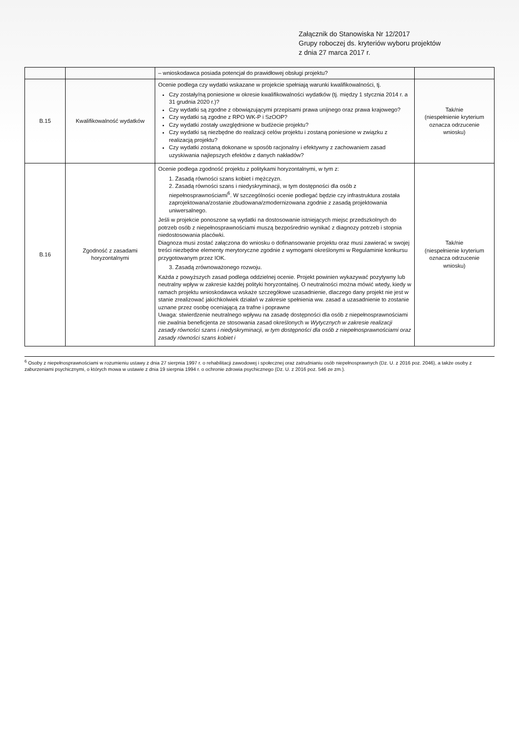Załącznik do Stanowiska Nr 12/2017
Grupy roboczej ds. kryteriów wyboru projektów
z dnia 27 marca 2017 r.
| | | – wnioskodawca posiada potencjał do prawidłowej obsługi projektu? | |
| B.15 | Kwalifikowalność wydatków | Ocenie podlega czy wydatki wskazane w projekcie spełniają warunki kwalifikowalności, tj. Czy zostały/ną poniesione w okresie kwalifikowalności wydatków (tj. między 1 stycznia 2014 r. a 31 grudnia 2020 r.)? Czy wydatki są zgodne z obowiązującymi przepisami prawa unijnego oraz prawa krajowego? Czy wydatki są zgodne z RPO WK-P i SzOOP? Czy wydatki zostały uwzględnione w budżecie projektu? Czy wydatki są niezbędne do realizacji celów projektu i zostaną poniesione w związku z realizacją projektu? Czy wydatki zostaną dokonane w sposób racjonalny i efektywny z zachowaniem zasad uzyskiwania najlepszych efektów z danych nakładów? | Tak/nie (niespełnienie kryterium oznacza odrzucenie wniosku) |
| B.16 | Zgodność z zasadami horyzontalnymi | Ocenie podlega zgodność projektu z politykami horyzontalnymi, w tym z: 1. Zasadą równości szans kobiet i mężczyzn. 2. Zasadą równości szans i niedyskryminacji, w tym dostępności dla osób z niepełnosprawnościami<sup>6</sup>. W szczególności ocenie podlegać będzie czy infrastruktura została zaprojektowana/zostanie zbudowana/zmodernizowana zgodnie z zasadą projektowania uniwersalnego. Jeśli w projekcie ponoszone są wydatki na dostosowanie istniejących miejsc przedszkolnych do potrzeb osób z niepełnosprawnościami muszą bezpośrednio wynikać z diagnozy potrzeb i stopnia niedostosowania placówki. Diagnoza musi zostać załączona do wniosku o dofinansowanie projektu oraz musi zawierać w swojej treści niezbędne elementy merytoryczne zgodnie z wymogami określonymi w Regulaminie konkursu przygotowanym przez IOK. 3. Zasadą zrównoważonego rozwoju. Każda z powyższych zasad podlega oddzielnej ocenie. Projekt powinien wykazywać pozytywny lub neutralny wpływ w zakresie każdej polityki horyzontalnej. O neutralności można mówić wtedy, kiedy w ramach projektu wnioskodawca wskaże szczegółowe uzasadnienie, dlaczego dany projekt nie jest w stanie zrealizować jakichkolwiek działań w zakresie spełnienia ww. zasad a uzasadnienie to zostanie uznane przez osobę oceniającą za trafne i poprawne Uwaga: stwierdzenie neutralnego wpływu na zasadę dostępności dla osób z niepełnosprawnościami nie zwalnia beneficjenta ze stosowania zasad określonych w Wytycznych w zakresie realizacji zasady równości szans i niedyskryminacji, w tym dostępności dla osób z niepełnosprawnościami oraz zasady równości szans kobiet i | Tak/nie (niespełnienie kryterium oznacza odrzucenie wniosku) |
<sup>6</sup> Osoby z niepełnosprawnościami w rozumieniu ustawy z dnia 27 sierpnia 1997 r. o rehabilitacji zawodowej i społecznej oraz zatrudnianiu osób niepełnosprawnych (Dz. U. z 2016 poz. 2046), a także osoby z zaburzeniami psychicznymi, o których mowa w ustawie z dnia 19 sierpnia 1994 r. o ochronie zdrowia psychicznego (Dz. U. z 2016 poz. 546 ze zm.).